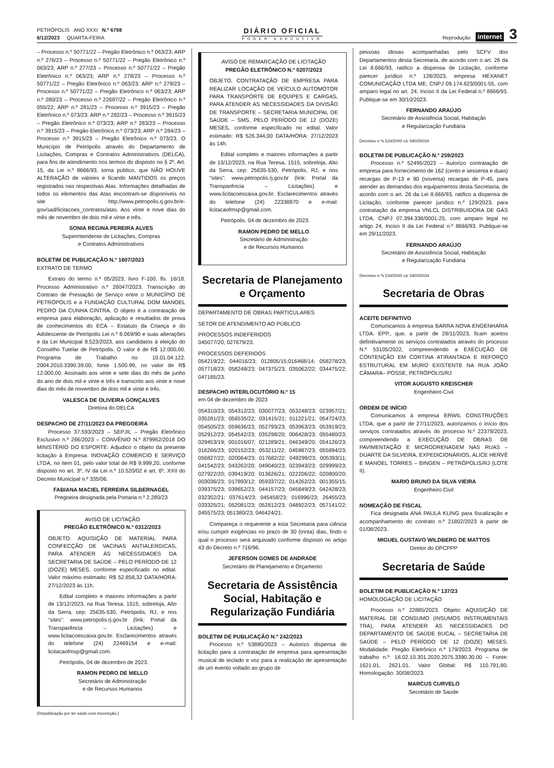PETRÓPOLIS ANO XXXI N.º 6798
6/12/2023 QUARTA-FEIRA
DIÁRIO OFICIAL
PODER EXECUTIVO
Reprodução internet 3
– Processo n.º 50771/22 – Pregão Eletrônico n.º 063/23; ARP n.º 276/23 – Processo n.º 50771/22 – Pregão Eletrônico n.º 063/23; ARP n.º 277/23 – Processo n.º 50771/22 – Pregão Eletrônico n.º 063/23; ARP n.º 278/23 – Processo n.º 50771/22 – Pregão Eletrônico n.º 063/23; ARP n.º 279/23 – Processo n.º 50771/22 – Pregão Eletrônico n.º 063/23; ARP n.º 280/23 – Processo n.º 22687/22 – Pregão Eletrônico n.º 055/22; ARP n.º 281/23 – Processo n.º 3915/23 – Pregão Eletrônico n.º 073/23; ARP n.º 282/23 – Processo n.º 3915/23 – Pregão Eletrônico n.º 073/23; ARP n.º 283/23 – Processo n.º 3915/23 – Pregão Eletrônico n.º 073/23; ARP n.º 284/23 – Processo n.º 3915/23 – Pregão Eletrônico n.º 073/23. O Município de Petrópolis através do Departamento de Licitações, Compras e Contratos Administrativos (DELCA), para fins de atendimento nos termos do disposto no § 2º, Art. 15, da Lei n.º 8666/93, torna público, que NÃO HOUVE ALTERAÇÃO de valores e ficando MANTIDOS os preços registrados nas respectivas Atas. Informações detalhadas de todos os elementos das Atas encontram-se disponíveis no site http://www.petropolis.rj.gov.br/e-gov/sad/licitacoes_contratos/atas. Aos vinte e nove dias do mês de novembro de dois mil e vinte e três.
SONIA REGINA PEREIRA ALVES
Superintendente de Licitações, Compras
e Contratos Administrativos
BOLETIM DE PUBLICAÇÃO N.º 1607/2023
EXTRATO DE TERMO
Extrato do termo n.º 05/2023, livro F-100, fls. 16/18. Processo Administrativo n.º 26047/2023. Transcrição do Contrato de Prestação de Serviço entre o MUNICÍPIO DE PETRÓPOLIS e a FUNDAÇÃO CULTURAL DOM MANOEL PEDRO DA CUNHA CINTRA. O objeto é a contratação de empresa para elaboração, aplicação e resultados de prova de conhecimentos do ECA – Estatuto da Criança e do Adolescente de Petrópolis Lei n.º 8.069/90 e suas alterações e da Lei Municipal 8.523/2023, aos candidatos à eleição do Conselho Tutelar de Petrópolis. O valor é de R$ 12.000,00. Programa de Trabalho no 10.01.04.122. 2004.2010.3390.39.00, fonte 1.500.99, no valor de R$ 12.000,00. Assinado aos vinte e sete dias do mês de junho do ano de dois mil e vinte e três e transcrito aos vinte e nove dias do mês de novembro de dois mil e vinte e três.
VALESCA DE OLIVEIRA GONÇALVES
Diretora do DELCA
DESPACHO DE 27/11/2023 DA PREGOEIRA
Processo 37.593/2023 – SEPJIL – Pregão Eletrônico Exclusivo n.º 266/2023 – CONVÊNIO N.º 879962/2018 DO MINISTÉRIO DO ESPORTE: Adjudico o objeto da presente licitação à Empresa: INOVAÇÃO COMERCIO E SERVIÇO LTDA, no item 01, pelo valor total de R$ 9.999,20, conforme disposto no art. 3º, IV da Lei n.º 10.520/02 e art. 6º, XXII do Decreto Municipal n.º 335/06.
FABIANA MACIEL FERREIRA SILBERNAGEL
Pregoeira designada pela Portaria n.º 2.280/23
AVISO DE LICITAÇÃO
PREGÃO ELETRÔNICO N.º 0312/2023
OBJETO: AQUISIÇÃO DE MATERIAL PARA CONFECÇÃO DE VACINAS ANTIALERGICAS, PARA ATENDER ÀS NECESSIDADES DA SECRETARIA DE SAÚDE – PELO PERÍODO DE 12 (DOZE) MESES, conforme especificado no edital. Valor máximo estimado: R$ 52.858,32 DATA/HORA: 27/12/2023 às 11h.
Edital completo e maiores informações a partir de 13/12/2023, na Rua Teresa, 1515, sobreloja, Alto da Serra, cep: 25635-530, Petrópolis, RJ, e nos “sites”: www.petropolis.rj.gov.br (link: Portal da Transparência – Licitações) e www.licitacoescaixa.gov.br. Esclarecimentos através do telefone (24) 22469154 e e-mail: licitacaofmsp@gmail.com.
Petrópolis, 04 de dezembro de 2023.
RAMON PEDRO DE MELLO
Secretário de Administração
e de Recursos Humanos
(Republicação por ter saído com incorreção.)
AVISO DE REMARCAÇÃO DE LICITAÇÃO
PREGÃO ELETRÔNICO N.º 0207/2023
OBJETO, CONTRATAÇÃO DE EMPRESA PARA REALIZAR LOCAÇÃO DE VEÍCULO AUTOMOTOR PARA TRANSPORTE DE EQUIPES E CARGAS, PARA ATENDER AS NECESSIDADES DA DIVISÃO DE TRANSPORTE – SECRETARIA MUNICIPAL DE SAÚDE – SMS, PELO PERÍODO DE 12 (DOZE) MESES, conforme especificado no edital. Valor estimado: R$ 526.344,00 DATA/HORA: 27/12/2023 às 14h.
Edital completo e maiores informações a partir de 13/12/2023, na Rua Teresa, 1515, sobreloja, Alto da Serra, cep: 25635-530, Petrópolis, RJ, e nos “sites”: www.petropolis.rj.gov.br (link: Portal da Transparência – Licitações) e www.licitacoescaixa.gov.br. Esclarecimentos através do telefone (24) 22338870 e e-mail: licitacaofmsp@gmail.com.
Petrópolis, 04 de dezembro de 2023.
RAMON PEDRO DE MELLO
Secretário de Administração
e de Recursos Humanos
Secretaria de Planejamento e Orçamento
DEPARTAMENTO DE OBRAS PARTICULARES
SETOR DE ATENDIMENTO AO PÚBLICO
PROCESSOS INDEFERIDOS
045077/20; 027679/23.
PROCESSOS DEFERIDOS
054219/22; 044016/23; 012805/15;016468/14; 058278/23; 057718/23; 058248/23; 047375/23; 035062/22; 034475/22; 047185/23.
DESPACHO INTERLOCUTÓRIO N.º 15
em 04 de dezembro de 2023
054310/23; 054312/23; 030077/23; 053248/23; 023957/21; 035281/23; 056535/22; 031415/21; 011221/21; 054724/23; 054505/23; 059636/23; 052793/23; 053963/23; 053919/23; 052912/23; 054542/23; 035298/20; 006428/23; 055480/23; 029453/19; 001016/07; 021289/21; 046349/20; 054126/23; 016266/23; 020152/23; 053211/22; 045987/23; 055894/23; 056827/22; 020064/23; 017682/22; 049299/23; 005393/11; 041542/23; 043262/20; 049040/23; 023943/23; 029999/23; 027922/20; 039419/20; 013626/21; 022206/22; 020800/20; 003036/23; 017893/12; 059337/22; 014262/23; 001355/15; 039375/23; 039652/23; 044157/23; 045849/23; 042428/23; 032352/21; 037614/23; 045458/23; 016996/23; 26455/23; 033325/21; 052081/23; 052812/23; 048922/23; 057141/22; 045575/23; 051380/23; 046424/21.
Compareça o requerente a esta Secretaria para ciência e/ou cumprir exigências no prazo de 30 (trinta) dias, findo o qual o processo será arquivado conforme disposto no artigo 43 do Decreto n.º 716/96.
JEFERSON GOMES DE ANDRADE
Secretário de Planejamento e Orçamento
Secretaria de Assistência Social, Habitação e Regularização Fundiária
BOLETIM DE PUBLICAÇÃO N.º 242/2023
Processo n.º 53880/2023 – Autorizo dispensa de licitação para a contratação de empresa para apresentação musical de teclado e voz para a realização de apresentação de um evento voltado ao grupo de
pessoas idosas acompanhadas pelo SCFV dos Departamentos desta Secretaria, de acordo com o art. 26 da Lei 8.666/93, ratifico a dispensa de Licitação, conforme parecer jurídico n.º 128/2023, empresa HEXANET COMUNICAÇÃO LTDA ME, CNPJ 09.174.623/0001-55, com amparo legal no art. 24, Inciso II da Lei Federal n.º 8666/93. Publique-se em 30/10/2023.
FERNANDO ARAÚJO
Secretário de Assistência Social, Habitação
e Regularização Fundiária
Decretos n.ºs 534/2000 c/c 590/20034
BOLETIM DE PUBLICAÇÃO N.º 259/2023
Processo n.º 52495/2023 – Autorizo contratação de empresa para fornecimento de 162 (cento e sessenta e duas) recargas de P-13 e 90 (noventa) recargas de P-45, para atender as demandas dos equipamentos desta Secretaria, de acordo com o art. 26 da Lei 8.666/93, ratifico a dispensa de Licitação, conforme parecer jurídico n.º 129/2023, para contratação da empresa VNLCL DISTRIBUIDORA DE GÁS LTDA, CNPJ 07.394.336/0001-25, com amparo legal no artigo 24, Inciso II da Lei Federal n.º 8666/93. Publique-se em 29/11/2023.
FERNANDO ARAÚJO
Secretário de Assistência Social, Habitação
e Regularização Fundiária
Decretos n.ºs 534/2000 c/c 590/20034
Secretaria de Obras
ACEITE DEFINITIVO
Comunicamos à empresa BARRA NOVA ENGENHARIA LTDA. EPP., que, a partir de 28/11/2023, ficam aceitos definitivamente os serviços contratados através do processo N.º 53105/2022, compreendendo a EXECUÇÃO DE CONTENÇÃO EM CORTINA ATIRANTADA E REFORÇO ESTRUTURAL EM MURO EXISTENTE NA RUA JOÃO CÂMARA– POSSE, PETRÓPOLIS/RJ
VITOR AUGUSTO KREISCHER
Engenheiro Civil
ORDEM DE INÍCIO
Comunicamos à empresa ERWIL CONSTRUÇÕES LTDA, que a partir de 27/11/2023, autorizamos o início dos serviços contratados através do processo N.º 22378/2023, compreendendo a EXECUÇÃO DE OBRAS DE PAVIMENTAÇÃO E MICRODRENAGEM NAS RUAS – DUARTE DA SILVEIRA, EXPEDICIONÁRIOS, ALICE HERVÊ E MANOEL TORRES – BINGEN – PETRÓPOLIS/RJ (LOTE II).
MARIO BRUNO DA SILVA VIEIRA
Engenheiro Civil
NOMEAÇÃO DE FISCAL
Fica designada ANA PAULA KLING para fiscalização e acompanhamento do contrato n.º 21802/2023 à partir de 01/08/2023.
MIGUEL GUSTAVO WILDBERG DE MATTOS
Diretor do DPCPPP
Secretaria de Saúde
BOLETIM DE PUBLICAÇÃO N.º 137/23
HOMOLOGAÇÃO DE LICITAÇÃO
Processo n.º 22885/2023. Objeto: AQUISIÇÃO DE MATERIAL DE CONSUMO (INSUMOS INSTRUMENTAIS TRA), PARA ATENDER ÀS NECESSIDADES DO DEPARTAMENTO DE SAÚDE BUCAL – SECRETARIA DE SAÚDE – PELO PERÍODO DE 12 (DOZE) MESES. Modalidade: Pregão Eletrônico n.º 179/2023. Programa de trabalho n.º: 18.02.10.301.2020.2075.3390.30.00 – Fonte: 1621.01, 2621.01. Valor Global: R$ 110.791,80. Homologação: 30/08/2023.
MARCUS CURVELO
Secretário de Saúde